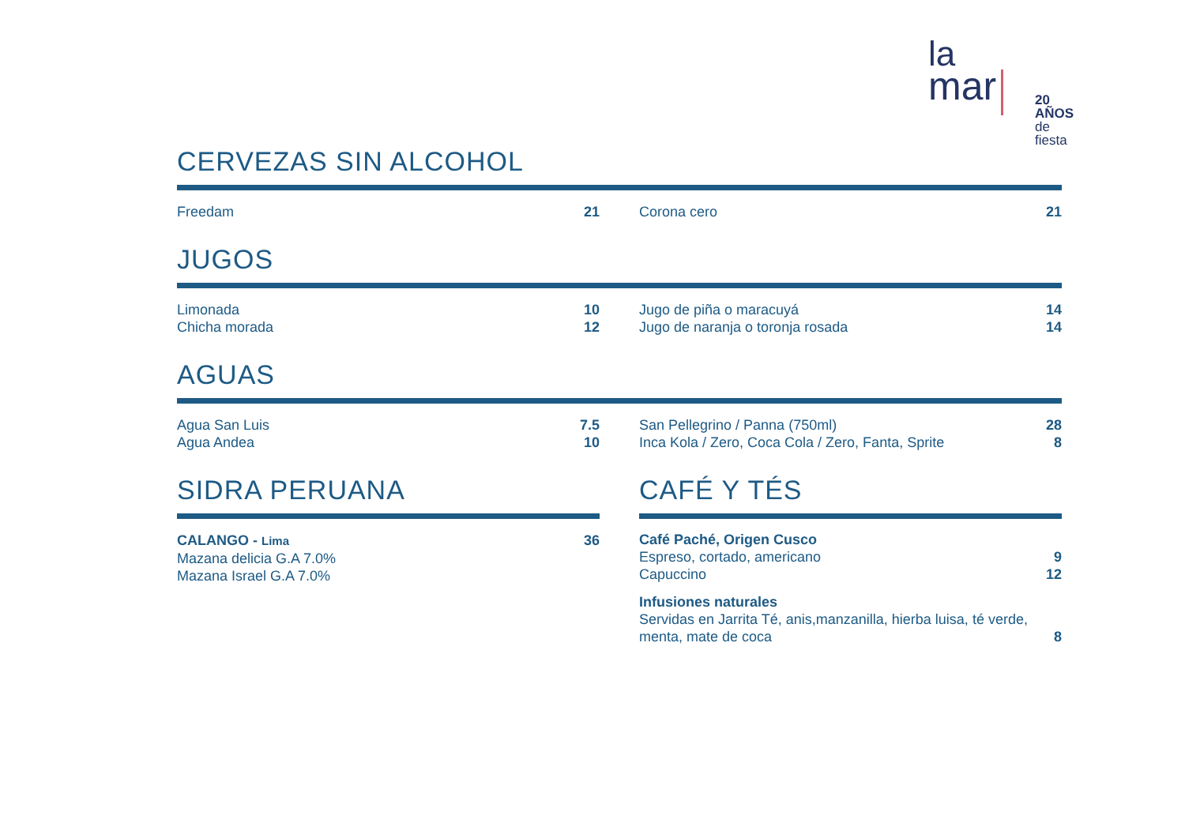la
mar
20 AÑOS
de fiesta
CERVEZAS SIN ALCOHOL
Freedam 21 Corona cero 21
JUGOS
Limonada 10
Chicha morada 12
Jugo de piña o maracuyá 14
Jugo de naranja o toronja rosada 14
AGUAS
Agua San Luis 7.5
Agua Andea 10
San Pellegrino / Panna (750ml) 28
Inca Kola / Zero, Coca Cola / Zero, Fanta, Sprite 8
SIDRA PERUANA
CALANGO - Lima 36
Mazana delicia G.A 7.0%
Mazana Israel G.A 7.0%
CAFÉ Y TÉS
Café Paché, Origen Cusco
Espreso, cortado, americano 9
Capuccino 12
Infusiones naturales
Servidas en Jarrita Té, anis,manzanilla, hierba luisa, té verde,
menta, mate de coca 8